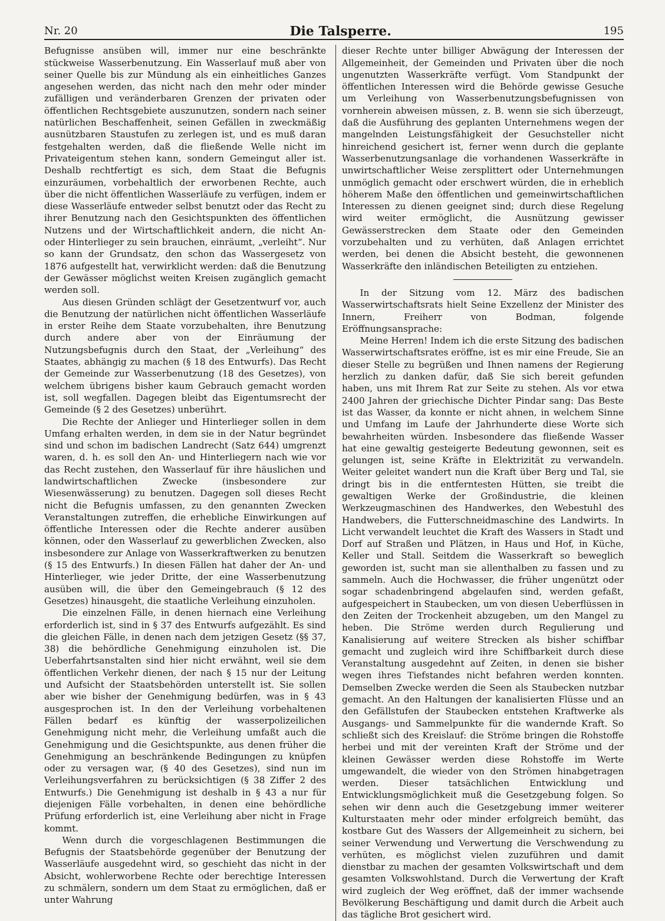Nr. 20 Die Talsperre. 195
Befugnisse ansüben will, immer nur eine beschränkte stückweise Wasserbenutzung. Ein Wasserlauf muß aber von seiner Quelle bis zur Mündung als ein einheitliches Ganzes angesehen werden, das nicht nach den mehr oder minder zufälligen und veränderbaren Grenzen der privaten oder öffentlichen Rechtsgebiete auszunutzen, sondern nach seiner natürlichen Beschaffenheit, seinen Gefällen in zweckmäßig ausnützbaren Staustufen zu zerlegen ist, und es muß daran festgehalten werden, daß die fließende Welle nicht im Privateigentum stehen kann, sondern Gemeingut aller ist. Deshalb rechtfertigt es sich, dem Staat die Befugnis einzuräumen, vorbehaltlich der erworbenen Rechte, auch über die nicht öffentlichen Wasserläufe zu verfügen, indem er diese Wasserläufe entweder selbst benutzt oder das Recht zu ihrer Benutzung nach den Gesichtspunkten des öffentlichen Nutzens und der Wirtschaftlichkeit andern, die nicht An- oder Hinterlieger zu sein brauchen, einräumt, „verleiht“. Nur so kann der Grundsatz, den schon das Wassergesetz von 1876 aufgestellt hat, verwirklicht werden: daß die Benutzung der Gewässer möglichst weiten Kreisen zugänglich gemacht werden soll.
Aus diesen Gründen schlägt der Gesetzentwurf vor, auch die Benutzung der natürlichen nicht öffentlichen Wasserläufe in erster Reihe dem Staate vorzubehalten, ihre Benutzung durch andere aber von der Einräumung der Nutzungsbefugnis durch den Staat, der „Verleihung“ des Staates, abhängig zu machen (§ 18 des Entwurfs). Das Recht der Gemeinde zur Wasserbenutzung (18 des Gesetzes), von welchem übrigens bisher kaum Gebrauch gemacht worden ist, soll wegfallen. Dagegen bleibt das Eigentumsrecht der Gemeinde (§ 2 des Gesetzes) unberührt.
Die Rechte der Anlieger und Hinterlieger sollen in dem Umfang erhalten werden, in dem sie in der Natur begründet sind und schon im badischen Landrecht (Satz 644) umgrenzt waren, d. h. es soll den An- und Hinterliegern nach wie vor das Recht zustehen, den Wasserlauf für ihre häuslichen und landwirtschaftlichen Zwecke (insbesondere zur Wiesenwässerung) zu benutzen. Dagegen soll dieses Recht nicht die Befugnis umfassen, zu den genannten Zwecken Veranstaltungen zutreffen, die erhebliche Einwirkungen auf öffentliche Interessen oder die Rechte anderer ausüben können, oder den Wasserlauf zu gewerblichen Zwecken, also insbesondere zur Anlage von Wasserkraftwerken zu benutzen (§ 15 des Entwurfs.) In diesen Fällen hat daher der An- und Hinterlieger, wie jeder Dritte, der eine Wasserbenutzung ausüben will, die über den Gemeingebrauch (§ 12 des Gesetzes) hinausgeht, die staatliche Verleihung einzuholen.
Die einzelnen Fälle, in denen hiernach eine Verleihung erforderlich ist, sind in § 37 des Entwurfs aufgezählt. Es sind die gleichen Fälle, in denen nach dem jetzigen Gesetz (§§ 37, 38) die behördliche Genehmigung einzuholen ist. Die Ueberfahrtsanstalten sind hier nicht erwähnt, weil sie dem öffentlichen Verkehr dienen, der nach § 15 nur der Leitung und Aufsicht der Staatsbehörden unterstellt ist. Sie sollen aber wie bisher der Genehmigung bedürfen, was in § 43 ausgesprochen ist. In den der Verleihung vorbehaltenen Fällen bedarf es künftig der wasserpolizeilichen Genehmigung nicht mehr, die Verleihung umfaßt auch die Genehmigung und die Gesichtspunkte, aus denen früher die Genehmigung an beschränkende Bedingungen zu knüpfen oder zu versagen war, (§ 40 des Gesetzes), sind nun im Verleihungsverfahren zu berücksichtigen (§ 38 Ziffer 2 des Entwurfs.) Die Genehmigung ist deshalb in § 43 a nur für diejenigen Fälle vorbehalten, in denen eine behördliche Prüfung erforderlich ist, eine Verleihung aber nicht in Frage kommt.
Wenn durch die vorgeschlagenen Bestimmungen die Befugnis der Staatsbehörde gegenüber der Benutzung der Wasserläufe ausgedehnt wird, so geschieht das nicht in der Absicht, wohlerworbene Rechte oder berechtige Interessen zu schmälern, sondern um dem Staat zu ermöglichen, daß er unter Wahrung
dieser Rechte unter billiger Abwägung der Interessen der Allgemeinheit, der Gemeinden und Privaten über die noch ungenutzten Wasserkräfte verfügt. Vom Standpunkt der öffentlichen Interessen wird die Behörde gewisse Gesuche um Verleihung von Wasserbenutzungsbefugnissen von vornherein abweisen müssen, z. B. wenn sie sich überzeugt, daß die Ausführung des geplanten Unternehmens wegen der mangelnden Leistungsfähigkeit der Gesuchsteller nicht hinreichend gesichert ist, ferner wenn durch die geplante Wasserbenutzungsanlage die vorhandenen Wasserkräfte in unwirtschaftlicher Weise zersplittert oder Unternehmungen unmöglich gemacht oder erschwert würden, die in erheblich höherem Maße den öffentlichen und gemeinwirtschaftlichen Interessen zu dienen geeignet sind; durch diese Regelung wird weiter ermöglicht, die Ausnützung gewisser Gewässerstrecken dem Staate oder den Gemeinden vorzubehalten und zu verhüten, daß Anlagen errichtet werden, bei denen die Absicht besteht, die gewonnenen Wasserkräfte den inländischen Beteiligten zu entziehen.
In der Sitzung vom 12. März des badischen Wasserwirtschaftsrats hielt Seine Exzellenz der Minister des Innern, Freiherr von Bodman, folgende Eröffnungsansprache:
Meine Herren! Indem ich die erste Sitzung des badischen Wasserwirtschaftsrates eröffne, ist es mir eine Freude, Sie an dieser Stelle zu begrüßen und Ihnen namens der Regierung herzlich zu danken dafür, daß Sie sich bereit gefunden haben, uns mit Ihrem Rat zur Seite zu stehen. Als vor etwa 2400 Jahren der griechische Dichter Pindar sang: Das Beste ist das Wasser, da konnte er nicht ahnen, in welchem Sinne und Umfang im Laufe der Jahrhunderte diese Worte sich bewahrheiten würden. Insbesondere das fließende Wasser hat eine gewaltig gesteigerte Bedeutung gewonnen, seit es gelungen ist, seine Kräfte in Elektrizität zu verwandeln. Weiter geleitet wandert nun die Kraft über Berg und Tal, sie dringt bis in die entferntesten Hütten, sie treibt die gewaltigen Werke der Großindustrie, die kleinen Werkzeugmaschinen des Handwerkes, den Webestuhl des Handwebers, die Futterschneidmaschine des Landwirts. In Licht verwandelt leuchtet die Kraft des Wassers in Stadt und Dorf auf Straßen und Plätzen, in Haus und Hof, in Küche, Keller und Stall. Seitdem die Wasserkraft so beweglich geworden ist, sucht man sie allenthalben zu fassen und zu sammeln. Auch die Hochwasser, die früher ungenützt oder sogar schadenbringend abgelaufen sind, werden gefaßt, aufgespeichert in Staubecken, um von diesen Ueberflüssen in den Zeiten der Trockenheit abzugeben, um den Mangel zu heben. Die Ströme werden durch Regulierung und Kanalisierung auf weitere Strecken als bisher schiffbar gemacht und zugleich wird ihre Schiffbarkeit durch diese Veranstaltung ausgedehnt auf Zeiten, in denen sie bisher wegen ihres Tiefstandes nicht befahren werden konnten. Demselben Zwecke werden die Seen als Staubecken nutzbar gemacht. An den Haltungen der kanalisierten Flüsse und an den Gefällstufen der Staubecken entstehen Kraftwerke als Ausgangs- und Sammelpunkte für die wandernde Kraft. So schließt sich des Kreislauf: die Ströme bringen die Rohstoffe herbei und mit der vereinten Kraft der Ströme und der kleinen Gewässer werden diese Rohstoffe im Werte umgewandelt, die wieder von den Strömen hinabgetragen werden. Dieser tatsächlichen Entwicklung und Entwicklungsmöglichkeit muß die Gesetzgebung folgen. So sehen wir denn auch die Gesetzgebung immer weiterer Kulturstaaten mehr oder minder erfolgreich bemüht, das kostbare Gut des Wassers der Allgemeinheit zu sichern, bei seiner Verwendung und Verwertung die Verschwendung zu verhüten, es möglichst vielen zuzuführen und damit dienstbar zu machen der gesamten Volkswirtschaft und dem gesamten Volkswohlstand. Durch die Verwertung der Kraft wird zugleich der Weg eröffnet, daß der immer wachsende Bevölkerung Beschäftigung und damit durch die Arbeit auch das tägliche Brot gesichert wird.